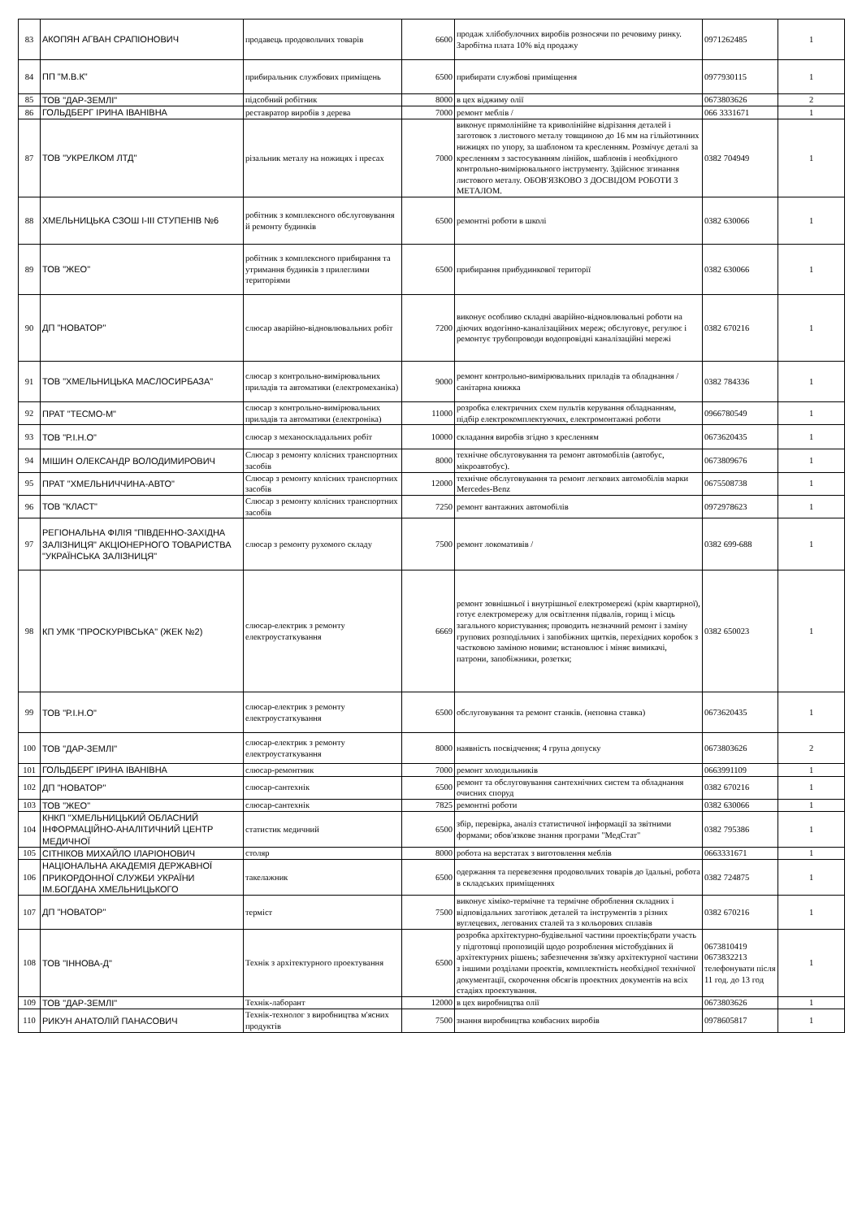| 83 | АКОПЯН АГВАН СРАПІОНОВИЧ | продавець продовольчих товарів | 6600 | продаж хлібобулочних виробів розносячи по речовиму ринку. Заробітна плата 10% від продажу | 0971262485 | 1 |
| 84 | ПП "М.В.К" | прибиральник службових приміщень | 6500 | прибирати службові приміщення | 0977930115 | 1 |
| 85 | ТОВ "ДАР-ЗЕМЛІ" | підсобний робітник | 8000 | в цех віджиму олії | 0673803626 | 2 |
| 86 | ГОЛЬДБЕРГ ІРИНА ІВАНІВНА | реставратор виробів з дерева | 7000 | ремонт меблів / | 066 3331671 | 1 |
| 87 | ТОВ "УКРЕЛКОМ ЛТД" | різальник металу на ножицях і пресах | 7000 | виконує прямолінійне та криволінійне відрізання деталей і заготовок з листового металу товщиною до 16 мм на гільйотинних нижицях по упору, за шаблоном та кресленням. Розмічує деталі за кресленням з застосуванням лінійок, шаблонів і необхідного контрольно-вимірювального інструменту. Здійснює згинання листового металу. ОБОВ'ЯЗКОВО З ДОСВІДОМ РОБОТИ З МЕТАЛОМ. | 0382 704949 | 1 |
| 88 | ХМЕЛЬНИЦЬКА СЗОШ І-ІІІ СТУПЕНІВ №6 | робітник з комплексного обслуговування й ремонту будинків | 6500 | ремонтні роботи в школі | 0382 630066 | 1 |
| 89 | ТОВ "ЖЕО" | робітник з комплексного прибирання та утримання будинків з прилеглими територіями | 6500 | прибирання прибудинкової території | 0382 630066 | 1 |
| 90 | ДП "НОВАТОР" | слюсар аварійно-відновлювальних робіт | 7200 | виконує особливо складні аварійно-відновлювальні роботи на діючих водогінно-каналізаційних мереж; обслуговує, регулює і ремонтує трубопроводи водопровідні каналізаційні мережі | 0382 670216 | 1 |
| 91 | ТОВ "ХМЕЛЬНИЦЬКА МАСЛОСИРБАЗА" | слюсар з контрольно-вимірювальних приладів та автоматики (електромеханіка) | 9000 | ремонт контрольно-вимірювальних приладів та обладнання / санітарна книжка | 0382 784336 | 1 |
| 92 | ПРАТ "ТЕСМО-М" | слюсар з контрольно-вимірювальних приладів та автоматики (електроніка) | 11000 | розробка електричних схем пультів керування обладнанням, підбір електрокомплектуючих, електромонтажні роботи | 0966780549 | 1 |
| 93 | ТОВ "Р.І.Н.О" | слюсар з механоскладальних робіт | 10000 | складання виробів згідно з кресленням | 0673620435 | 1 |
| 94 | МІШИН ОЛЕКСАНДР ВОЛОДИМИРОВИЧ | Слюсар з ремонту колісних транспортних засобів | 8000 | технічне обслуговування та ремонт автомобілів (автобус, мікроавтобус). | 0673809676 | 1 |
| 95 | ПРАТ "ХМЕЛЬНИЧЧИНА-АВТО" | Слюсар з ремонту колісних транспортних засобів | 12000 | технічне обслуговування та ремонт легкових автомобілів марки Mercedes-Benz | 0675508738 | 1 |
| 96 | ТОВ "КЛАСТ" | Слюсар з ремонту колісних транспортних засобів | 7250 | ремонт вантажних автомобілів | 0972978623 | 1 |
| 97 | РЕГІОНАЛЬНА ФІЛІЯ "ПІВДЕННО-ЗАХІДНА ЗАЛІЗНИЦЯ" АКЦІОНЕРНОГО ТОВАРИСТВА "УКРАЇНСЬКА ЗАЛІЗНИЦЯ" | слюсар з ремонту рухомого складу | 7500 | ремонт локомативів / | 0382 699-688 | 1 |
| 98 | КП УМК "ПРОСКУРІВСЬКА" (ЖЕК №2) | слюсар-електрик з ремонту електроустаткування | 6669 | ремонт зовнішньої і внутрішньої електромережі (крім квартирної), готує електромережу для освітлення підвалів, горищ і місць загального користування; проводить незначний ремонт і заміну групових розподільчих і запобіжних щитків, перехідних коробок з частковою заміною новими; встановлює і міняє вимикачі, патрони, запобіжники, розетки; | 0382 650023 | 1 |
| 99 | ТОВ "Р.І.Н.О" | слюсар-електрик з ремонту електроустаткування | 6500 | обслуговування та ремонт станків. (неповна ставка) | 0673620435 | 1 |
| 100 | ТОВ "ДАР-ЗЕМЛІ" | слюсар-електрик з ремонту електроустаткування | 8000 | наявність посвідчення; 4 група допуску | 0673803626 | 2 |
| 101 | ГОЛЬДБЕРГ ІРИНА ІВАНІВНА | слюсар-ремонтник | 7000 | ремонт холодильників | 0663991109 | 1 |
| 102 | ДП "НОВАТОР" | слюсар-сантехнік | 6500 | ремонт та обслуговування сантехнічних систем та обладнання очисних споруд | 0382 670216 | 1 |
| 103 | ТОВ "ЖЕО" | слюсар-сантехнік | 7825 | ремонтні роботи | 0382 630066 | 1 |
| 104 | КНКП "ХМЕЛЬНИЦЬКИЙ ОБЛАСНИЙ ІНФОРМАЦІЙНО-АНАЛІТИЧНИЙ ЦЕНТР МЕДИЧНОЇ | статистик медичний | 6500 | збір, перевірка, аналіз статистичної інформації за звітними формами; обов'язкове знання програми "МедСтат" | 0382 795386 | 1 |
| 105 | СІТНІКОВ МИХАЙЛО ІЛАРІОНОВИЧ | столяр | 8000 | робота на верстатах з виготовлення меблів | 0663331671 | 1 |
| 106 | НАЦІОНАЛЬНА АКАДЕМІЯ ДЕРЖАВНОЇ ПРИКОРДОННОЇ СЛУЖБИ УКРАЇНИ ІМ.БОГДАНА ХМЕЛЬНИЦЬКОГО | такелажник | 6500 | одержання та перевезення продовольчих товарів до їдальні, робота в складських приміщеннях | 0382 724875 | 1 |
| 107 | ДП "НОВАТОР" | терміст | 7500 | виконує хіміко-термічне та термічне оброблення складних і відповідальних заготівок деталей та інструментів з різних вуглецевих, легованих сталей та з кольорових сплавів | 0382 670216 | 1 |
| 108 | ТОВ "ІННОВА-Д" | Технік з архітектурного проектування | 6500 | розробка архітектурно-будівельної частини проектів;брати участь у підготовці пропозицій щодо розроблення містобудівних й архітектурних рішень; забезпечення зв'язку архітектурної частини з іншими розділами проектів, комплектність необхідної технічної документації, скорочення обсягів проектних документів на всіх стадіях проектування. | 0673810419 0673832213 телефонувати після 11 год. до 13 год | 1 |
| 109 | ТОВ "ДАР-ЗЕМЛІ" | Технік-лаборант | 12000 | в цех виробництва олії | 0673803626 | 1 |
| 110 | РИКУН АНАТОЛІЙ ПАНАСОВИЧ | Технік-технолог з виробництва м'ясних продуктів | 7500 | знання виробництва ковбасних виробів | 0978605817 | 1 |